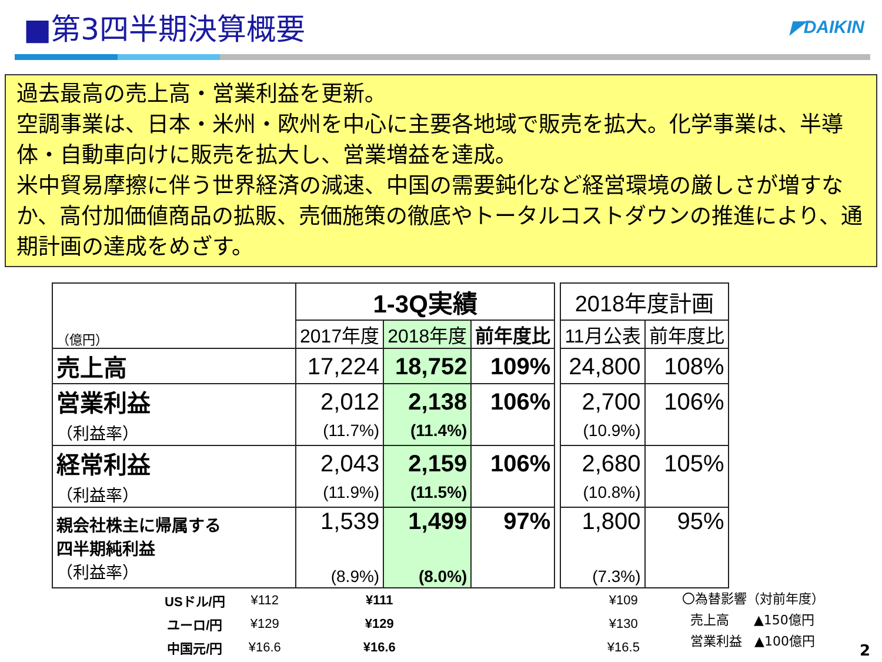■第3四半期決算概要
◤DAIKIN
過去最高の売上高・営業利益を更新。
空調事業は、日本・米州・欧州を中心に主要各地域で販売を拡大。化学事業は、半導体・自動車向けに販売を拡大し、営業増益を達成。
米中貿易摩擦に伴う世界経済の減速、中国の需要鈍化など経営環境の厳しさが増すなか、高付加価値商品の拡販、売価施策の徹底やトータルコストダウンの推進により、通期計画の達成をめざす。
| （億円） | 1-3Q実績 | | | | 2018年度計画 | |
| | 2017年度 | 2018年度 | 前年度比 | | 11月公表 | 前年度比 |
| 売上高 | 17,224 | 18,752 | 109% | | 24,800 | 108% |
| 営業利益 （利益率） | 2,012 (11.7%) | 2,138 (11.4%) | 106% | | 2,700 (10.9%) | 106% |
| 経常利益 （利益率） | 2,043 (11.9%) | 2,159 (11.5%) | 106% | | 2,680 (10.8%) | 105% |
| 親会社株主に帰属する 四半期純利益 （利益率） | 1,539 (8.9%) | 1,499 (8.0%) | 97% | | 1,800 (7.3%) | 95% |
| USドル/円 | ¥112 | ¥111 | ¥109 |
| ユーロ/円 | ¥129 | ¥129 | ¥130 |
| 中国元/円 | ¥16.6 | ¥16.6 | ¥16.5 |
〇為替影響（対前年度）
売上高 ▲150億円
営業利益 ▲100億円
2